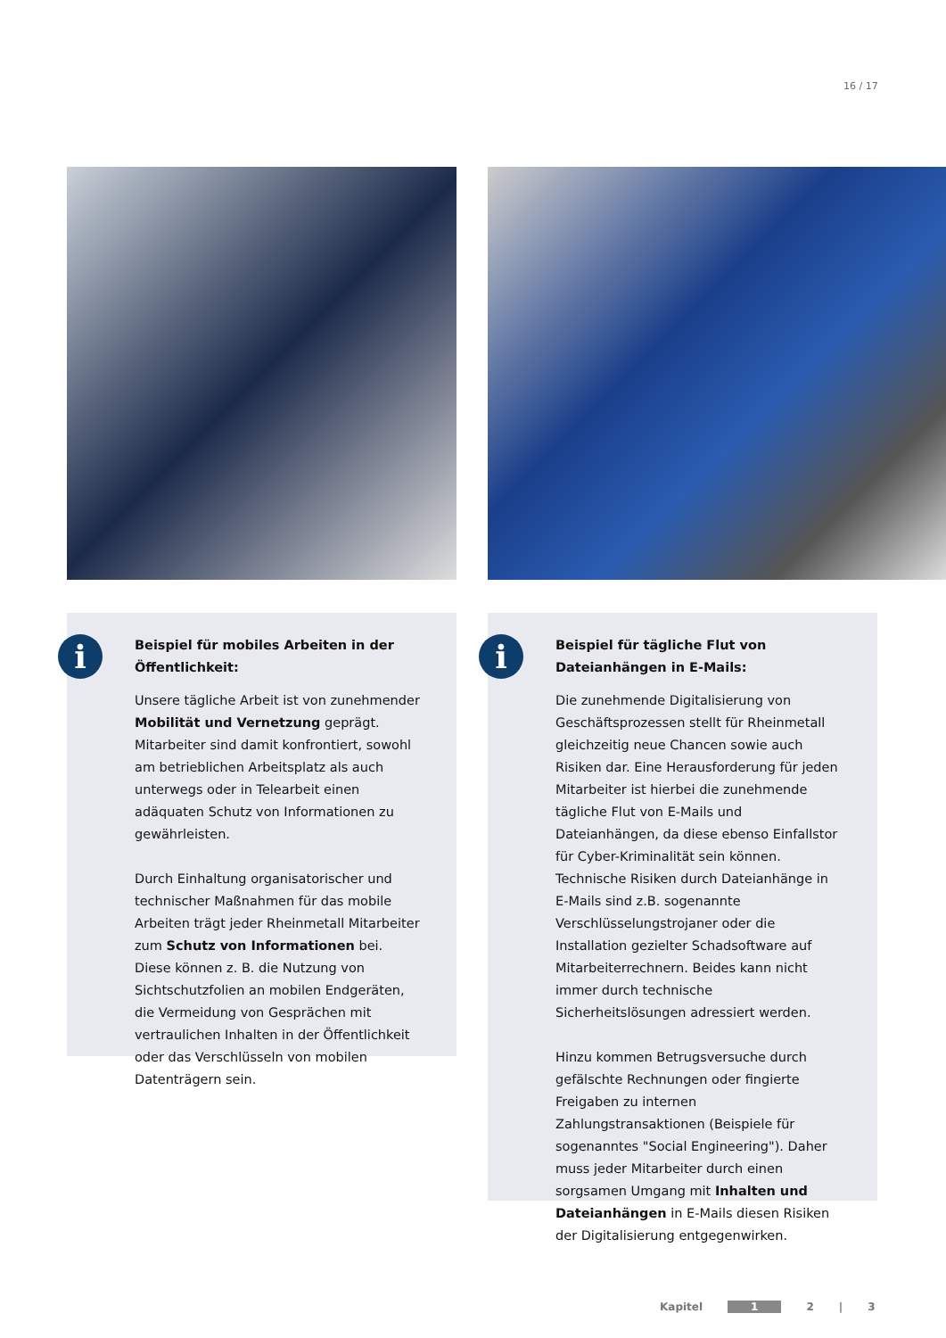16 / 17
i
Beispiel für mobiles Arbeiten in der Öffentlichkeit:
Unsere tägliche Arbeit ist von zunehmender Mobilität und Vernetzung geprägt. Mitarbeiter sind damit konfrontiert, sowohl am betrieblichen Arbeitsplatz als auch unterwegs oder in Telearbeit einen adäquaten Schutz von Informationen zu gewährleisten.
Durch Einhaltung organisatorischer und technischer Maßnahmen für das mobile Arbeiten trägt jeder Rheinmetall Mitarbeiter zum Schutz von Informationen bei. Diese können z. B. die Nutzung von Sichtschutzfolien an mobilen Endgeräten, die Vermeidung von Gesprächen mit vertraulichen Inhalten in der Öffentlichkeit oder das Verschlüsseln von mobilen Datenträgern sein.
i
Beispiel für tägliche Flut von Dateianhängen in E-Mails:
Die zunehmende Digitalisierung von Geschäftsprozessen stellt für Rheinmetall gleichzeitig neue Chancen sowie auch Risiken dar. Eine Herausforderung für jeden Mitarbeiter ist hierbei die zunehmende tägliche Flut von E-Mails und Dateianhängen, da diese ebenso Einfallstor für Cyber-Kriminalität sein können. Technische Risiken durch Dateianhänge in E-Mails sind z.B. sogenannte Verschlüsselungstrojaner oder die Installation gezielter Schadsoftware auf Mitarbeiterrechnern. Beides kann nicht immer durch technische Sicherheitslösungen adressiert werden.
Hinzu kommen Betrugsversuche durch gefälschte Rechnungen oder fingierte Freigaben zu internen Zahlungstransaktionen (Beispiele für sogenanntes "Social Engineering"). Daher muss jeder Mitarbeiter durch einen sorgsamen Umgang mit Inhalten und Dateianhängen in E-Mails diesen Risiken der Digitalisierung entgegenwirken.
Kapitel 1 2 | 3